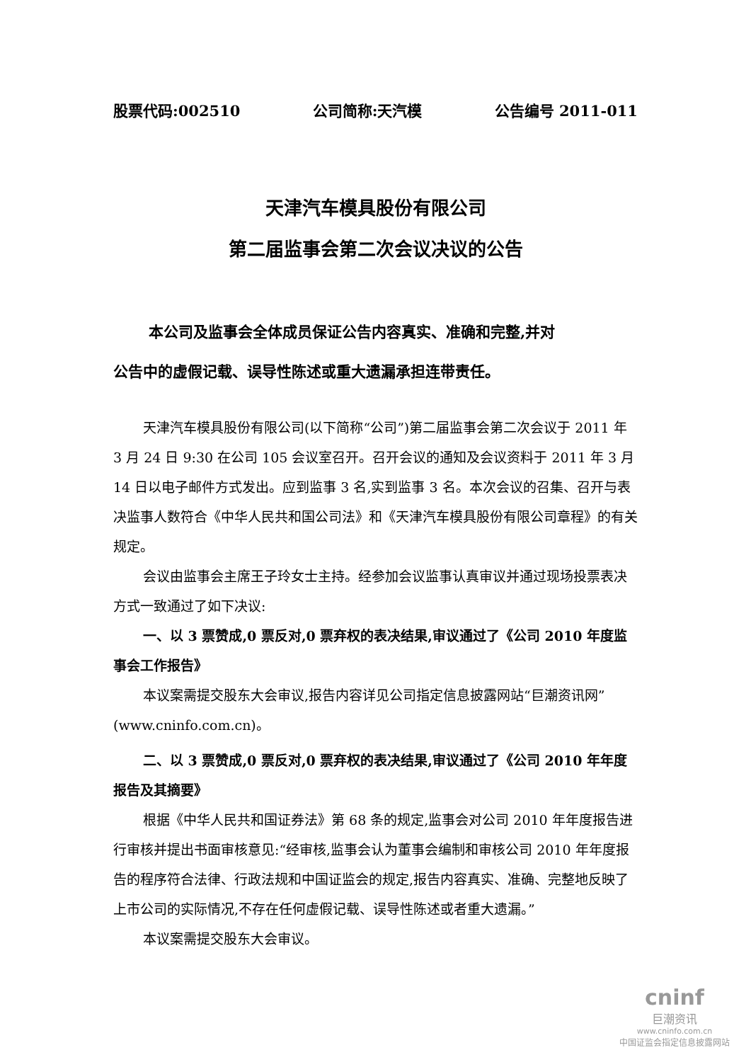股票代码:002510 公司简称:天汽模 公告编号 2011-011
天津汽车模具股份有限公司
第二届监事会第二次会议决议的公告
本公司及监事会全体成员保证公告内容真实、准确和完整,并对
公告中的虚假记载、误导性陈述或重大遗漏承担连带责任。
天津汽车模具股份有限公司(以下简称“公司”)第二届监事会第二次会议于 2011 年 3 月 24 日 9:30 在公司 105 会议室召开。召开会议的通知及会议资料于 2011 年 3 月 14 日以电子邮件方式发出。应到监事 3 名,实到监事 3 名。本次会议的召集、召开与表决监事人数符合《中华人民共和国公司法》和《天津汽车模具股份有限公司章程》的有关规定。
会议由监事会主席王子玲女士主持。经参加会议监事认真审议并通过现场投票表决方式一致通过了如下决议:
一、以 3 票赞成,0 票反对,0 票弃权的表决结果,审议通过了《公司 2010 年度监事会工作报告》
本议案需提交股东大会审议,报告内容详见公司指定信息披露网站“巨潮资讯网”(www.cninfo.com.cn)。
二、以 3 票赞成,0 票反对,0 票弃权的表决结果,审议通过了《公司 2010 年年度报告及其摘要》
根据《中华人民共和国证券法》第 68 条的规定,监事会对公司 2010 年年度报告进行审核并提出书面审核意见:“经审核,监事会认为董事会编制和审核公司 2010 年年度报告的程序符合法律、行政法规和中国证监会的规定,报告内容真实、准确、完整地反映了上市公司的实际情况,不存在任何虚假记载、误导性陈述或者重大遗漏。”
本议案需提交股东大会审议。
cninf
巨潮资讯
www.cninfo.com.cn
中国证监会指定信息披露网站